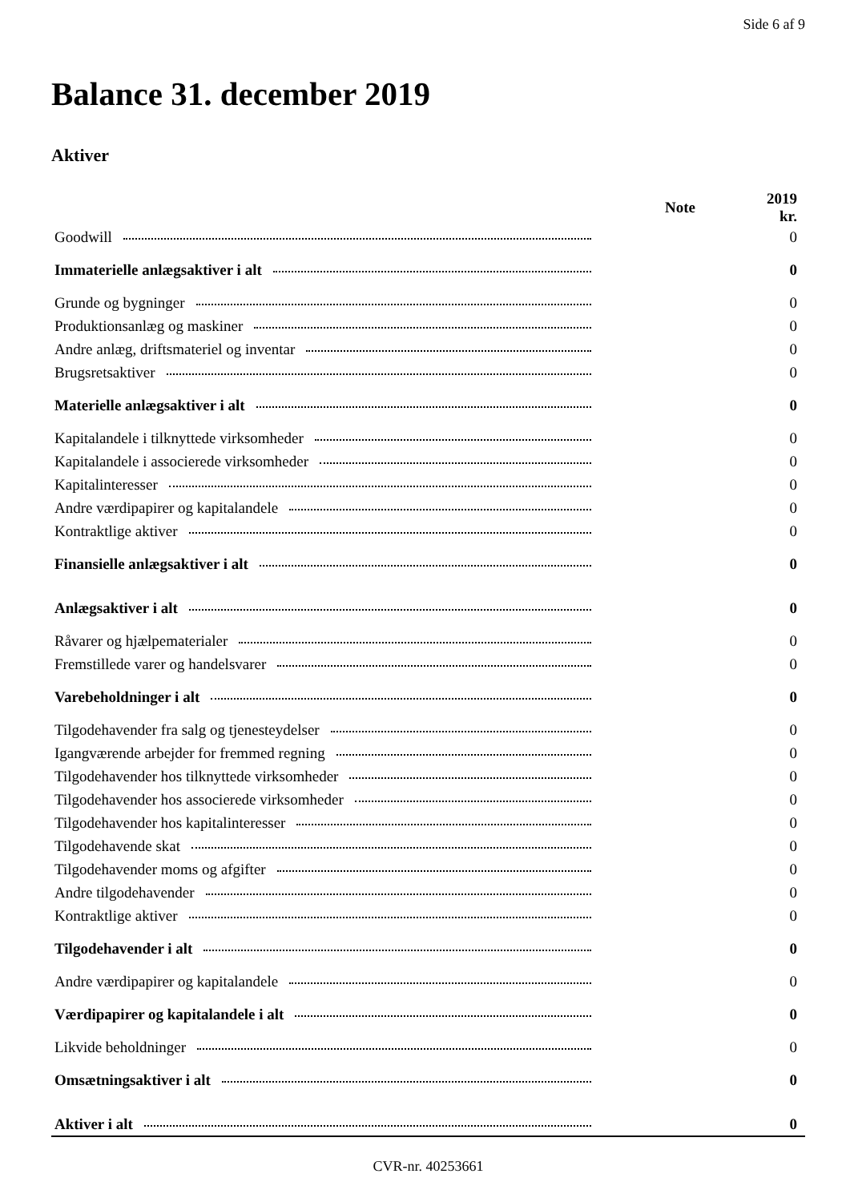Side 6 af 9
Balance 31. december 2019
Aktiver
| | Note | 2019 kr. |
| --- | --- | --- |
| Goodwill | | 0 |
| Immaterielle anlægsaktiver i alt | | 0 |
| Grunde og bygninger | | 0 |
| Produktionsanlæg og maskiner | | 0 |
| Andre anlæg, driftsmateriel og inventar | | 0 |
| Brugsretsaktiver | | 0 |
| Materielle anlægsaktiver i alt | | 0 |
| Kapitalandele i tilknyttede virksomheder | | 0 |
| Kapitalandele i associerede virksomheder | | 0 |
| Kapitalinteresser | | 0 |
| Andre værdipapirer og kapitalandele | | 0 |
| Kontraktlige aktiver | | 0 |
| Finansielle anlægsaktiver i alt | | 0 |
| Anlægsaktiver i alt | | 0 |
| Råvarer og hjælpematerialer | | 0 |
| Fremstillede varer og handelsvarer | | 0 |
| Varebeholdninger i alt | | 0 |
| Tilgodehavender fra salg og tjenesteydelser | | 0 |
| Igangværende arbejder for fremmed regning | | 0 |
| Tilgodehavender hos tilknyttede virksomheder | | 0 |
| Tilgodehavender hos associerede virksomheder | | 0 |
| Tilgodehavender hos kapitalinteresser | | 0 |
| Tilgodehavende skat | | 0 |
| Tilgodehavender moms og afgifter | | 0 |
| Andre tilgodehavender | | 0 |
| Kontraktlige aktiver | | 0 |
| Tilgodehavender i alt | | 0 |
| Andre værdipapirer og kapitalandele | | 0 |
| Værdipapirer og kapitalandele i alt | | 0 |
| Likvide beholdninger | | 0 |
| Omsætningsaktiver i alt | | 0 |
| Aktiver i alt | | 0 |
CVR-nr. 40253661